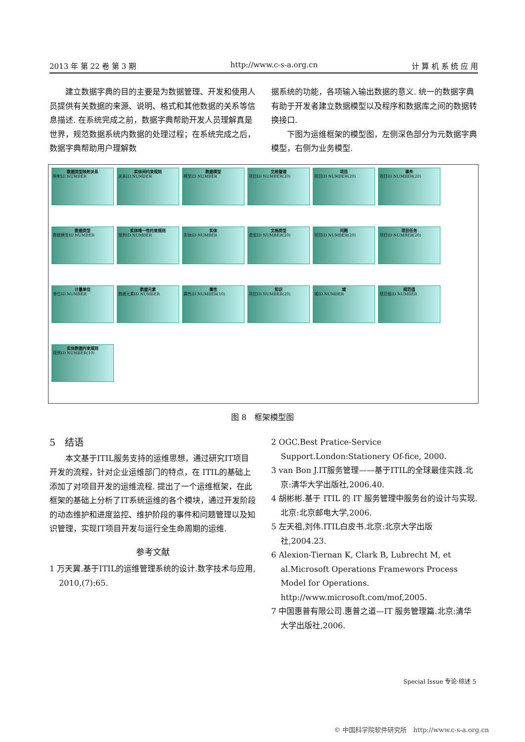2013 年 第 22 卷 第 3 期 http://www.c-s-a.org.cn 计 算 机 系 统 应 用
建立数据字典的目的主要是为数据管理、开发和使用人员提供有关数据的来源、说明、格式和其他数据的关系等信息描述. 在系统完成之前，数据字典帮助开发人员理解真是世界，规范数据系统内数据的处理过程；在系统完成之后，数据字典帮助用户理解数
据系统的功能，各项输入输出数据的意义. 统一的数据字典有助于开发者建立数据模型以及程序和数据库之间的数据转换接口.
下图为运维框架的模型图，左侧深色部分为元数据字典模型，右侧为业务模型.
数据类型映射关系
映射ID NUMBER
实体间约束规则
关系ID NUMBER
数据模型
模型ID NUMBER
文档管理
项目ID NUMBER(20)
项目
项目ID NUMBER(20)
事件
项目ID NUMBER(20)
数据类型
数据模型ID NUMBER
实体唯一性约束规则
规则ID NUMBER
实体
实体ID NUMBER
文档类型
类型ID NUMBER(20)
问题
项目ID NUMBER(20)
项目任务
项目ID NUMBER(20)
计量单位
单位ID NUMBER
数据元素
数据元素ID NUMBER
属性
属性ID NUMBER(10)
知识
项目ID NUMBER(20)
域
域ID NUMBER
规范值
规范值ID NUMBER
实体数据约束规则
规则ID NUMBER(10)
图 8　框架模型图
5　结语
本文基于ITIL服务支持的运维思想，通过研究IT项目开发的流程，针对企业运维部门的特点，在 ITIL的基础上添加了对项目开发的运维流程. 提出了一个运维框架，在此框架的基础上分析了IT系统运维的各个模块，通过开发阶段的动态维护和进度监控、维护阶段的事件和问题管理以及知识管理，实现IT项目开发与运行全生命周期的运维.
参考文献
1 万天翼.基于ITIL的运维管理系统的设计.数字技术与应用, 2010,(7):65.
2 OGC.Best Pratice-Service Support.London:Stationery Of-fice, 2000.
3 van Bon J.IT服务管理——基于ITIL的全球最佳实践.北京:清华大学出版社,2006.40.
4 胡彬彬.基于 ITIL 的 IT 服务管理中服务台的设计与实现.北京:北京邮电大学,2006.
5 左天祖,刘伟.ITIL白皮书.北京:北京大学出版社,2004.23.
6 Alexion-Tiernan K, Clark B, Lubrecht M, et al.Microsoft Operations Framewors Process Model for Operations. http://www.microsoft.com/mof,2005.
7 中国惠普有限公司.惠普之道—IT 服务管理篇.北京:清华大学出版社,2006.
Special Issue 专论·综述 5
© 中国科学院软件研究所　http://www.c-s-a.org.cn